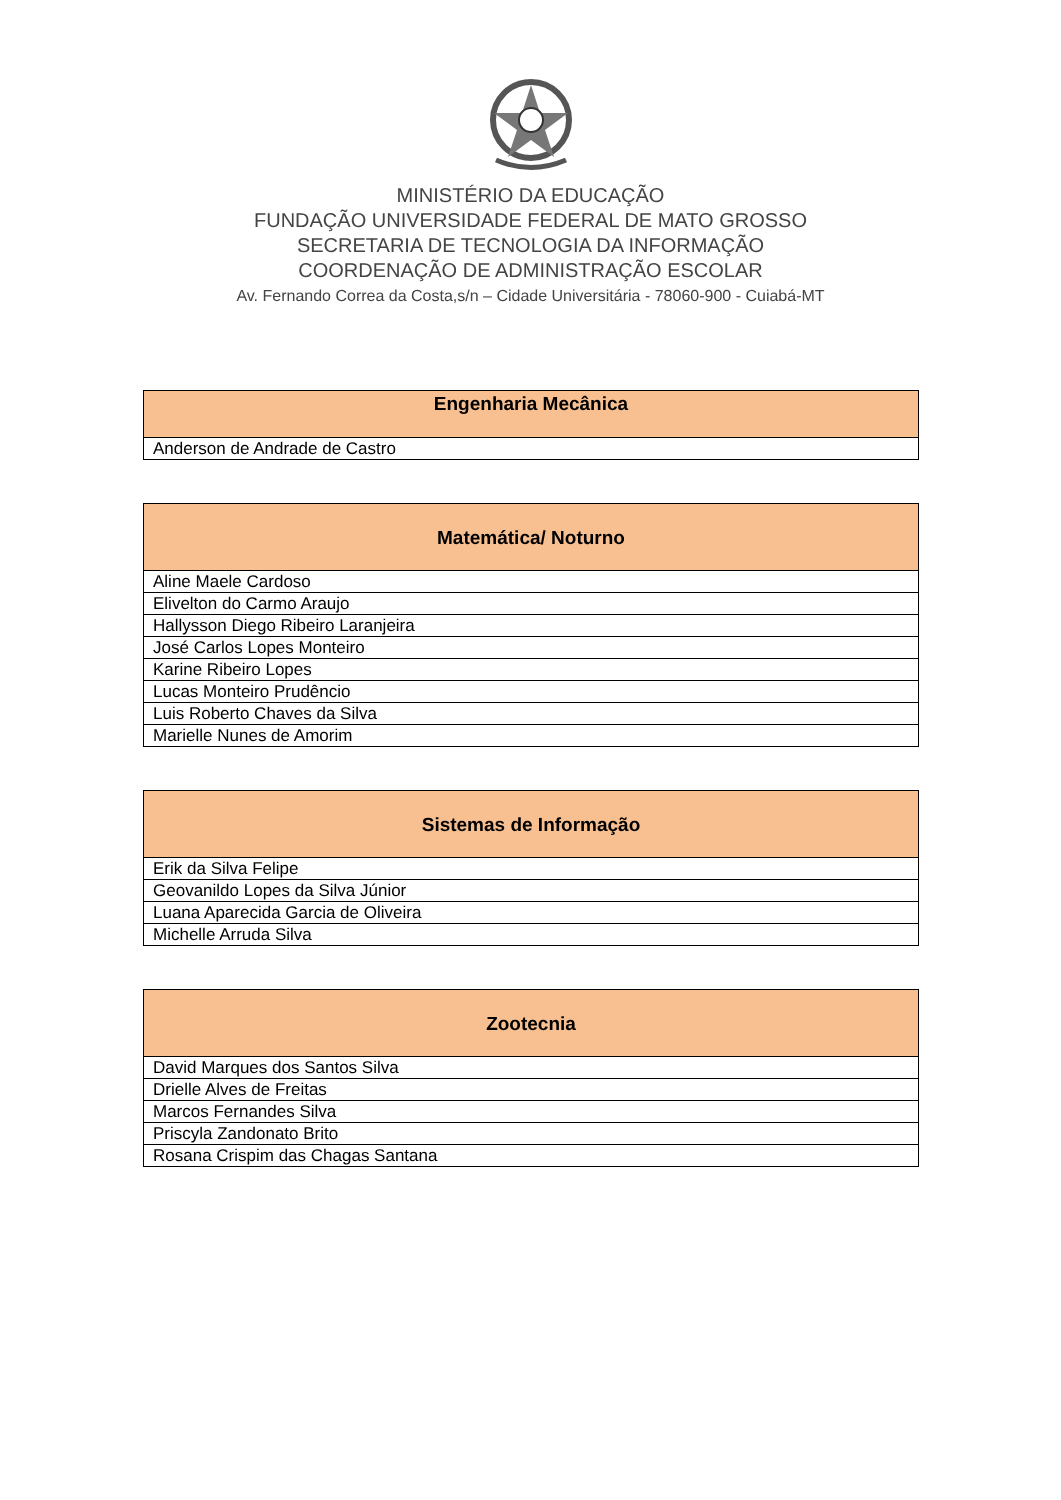MINISTÉRIO DA EDUCAÇÃO
FUNDAÇÃO UNIVERSIDADE FEDERAL DE MATO GROSSO
SECRETARIA DE TECNOLOGIA DA INFORMAÇÃO
COORDENAÇÃO DE ADMINISTRAÇÃO ESCOLAR
Av. Fernando Correa da Costa,s/n – Cidade Universitária - 78060-900 - Cuiabá-MT
| Engenharia Mecânica |
| --- |
| Anderson de Andrade de Castro |
| Matemática/ Noturno |
| --- |
| Aline Maele Cardoso |
| Elivelton do Carmo Araujo |
| Hallysson Diego Ribeiro Laranjeira |
| José Carlos Lopes Monteiro |
| Karine Ribeiro Lopes |
| Lucas Monteiro Prudêncio |
| Luis Roberto Chaves da Silva |
| Marielle Nunes de Amorim |
| Sistemas de Informação |
| --- |
| Erik da Silva Felipe |
| Geovanildo Lopes da Silva Júnior |
| Luana Aparecida Garcia de Oliveira |
| Michelle Arruda Silva |
| Zootecnia |
| --- |
| David Marques dos Santos Silva |
| Drielle Alves de Freitas |
| Marcos Fernandes Silva |
| Priscyla Zandonato Brito |
| Rosana Crispim das Chagas Santana |